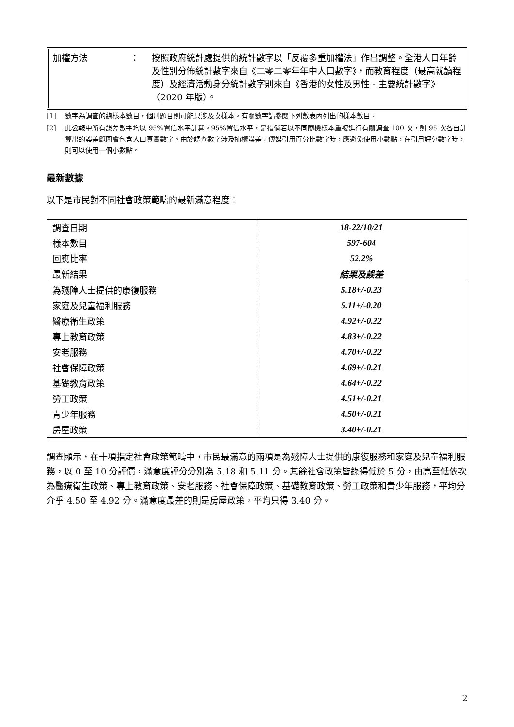加權方法 ： 按照政府統計處提供的統計數字以「反覆多重加權法」作出調整。全港人口年齡及性別分佈統計數字來自《二零二零年年中人口數字》，而教育程度（最高就讀程度）及經濟活動身分統計數字則來自《香港的女性及男性 - 主要統計數字》（2020 年版）。
[1] 數字為調查的總樣本數目，個別題目則可能只涉及次樣本。有關數字請參閱下列數表內列出的樣本數目。
[2] 此公報中所有誤差數字均以 95%置信水平計算。95%置信水平，是指倘若以不同隨機樣本重複進行有關調查 100 次，則 95 次各自計算出的誤差範圍會包含人口真實數字。由於調查數字涉及抽樣誤差，傳媒引用百分比數字時，應避免使用小數點，在引用評分數字時，則可以使用一個小數點。
最新數據
以下是市民對不同社會政策範疇的最新滿意程度：
| 調查日期 | 18-22/10/21 |
| 樣本數目 | 597-604 |
| 回應比率 | 52.2% |
| 最新結果 | 結果及誤差 |
| 為殘障人士提供的康復服務 | 5.18+/-0.23 |
| 家庭及兒童福利服務 | 5.11+/-0.20 |
| 醫療衛生政策 | 4.92+/-0.22 |
| 專上教育政策 | 4.83+/-0.22 |
| 安老服務 | 4.70+/-0.22 |
| 社會保障政策 | 4.69+/-0.21 |
| 基礎教育政策 | 4.64+/-0.22 |
| 勞工政策 | 4.51+/-0.21 |
| 青少年服務 | 4.50+/-0.21 |
| 房屋政策 | 3.40+/-0.21 |
調查顯示，在十項指定社會政策範疇中，市民最滿意的兩項是為殘障人士提供的康復服務和家庭及兒童福利服務，以 0 至 10 分評價，滿意度評分分別為 5.18 和 5.11 分。其餘社會政策皆錄得低於 5 分，由高至低依次為醫療衛生政策、專上教育政策、安老服務、社會保障政策、基礎教育政策、勞工政策和青少年服務，平均分介乎 4.50 至 4.92 分。滿意度最差的則是房屋政策，平均只得 3.40 分。
2